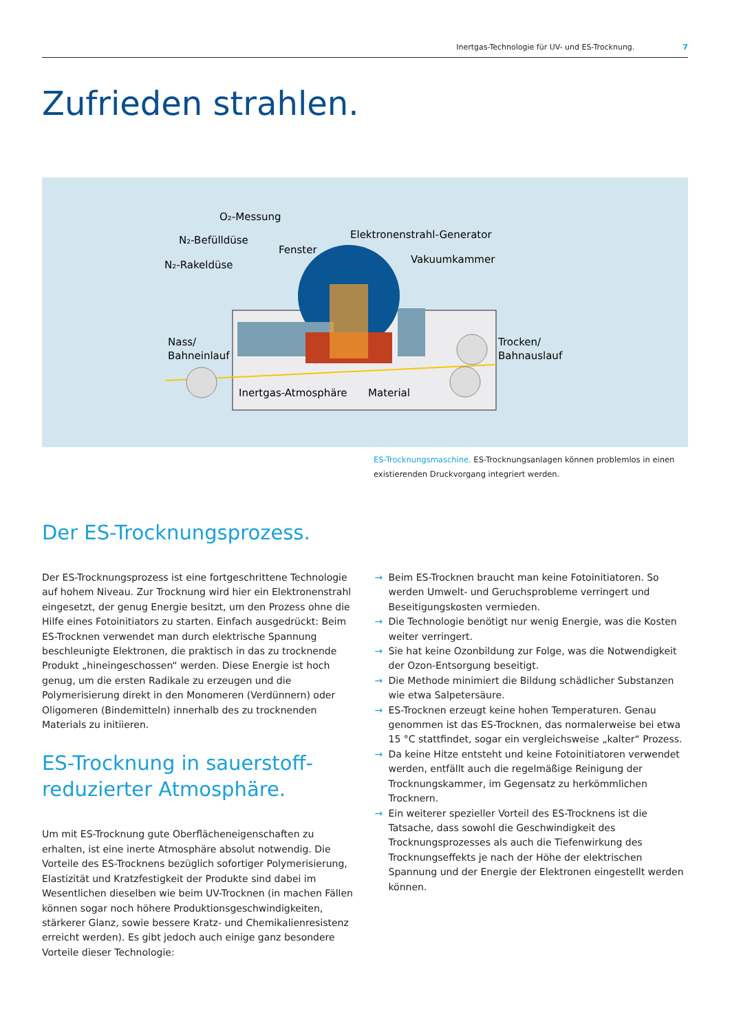Inertgas-Technologie für UV- und ES-Trocknung. 7
Zufrieden strahlen.
O₂-Messung
N₂-Befülldüse
N₂-Rakeldüse
Fenster
Elektronenstrahl-Generator
Vakuumkammer
Nass/
Bahneinlauf
Trocken/
Bahnauslauf
Inertgas-Atmosphäre
Material
ES-Trocknungsmaschine. ES-Trocknungsanlagen können problemlos in einen existierenden Druckvorgang integriert werden.
Der ES-Trocknungsprozess.
Der ES-Trocknungsprozess ist eine fortgeschrittene Technologie auf hohem Niveau. Zur Trocknung wird hier ein Elektronenstrahl eingesetzt, der genug Energie besitzt, um den Prozess ohne die Hilfe eines Fotoinitiators zu starten. Einfach ausgedrückt: Beim ES-Trocknen verwendet man durch elektrische Spannung beschleunigte Elektronen, die praktisch in das zu trocknende Produkt „hineingeschossen“ werden. Diese Energie ist hoch genug, um die ersten Radikale zu erzeugen und die Polymerisierung direkt in den Monomeren (Verdünnern) oder Oligomeren (Bindemitteln) innerhalb des zu trocknenden Materials zu initiieren.
ES-Trocknung in sauerstoff-
reduzierter Atmosphäre.
Um mit ES-Trocknung gute Oberflächeneigenschaften zu erhalten, ist eine inerte Atmosphäre absolut notwendig. Die Vorteile des ES-Trocknens bezüglich sofortiger Polymerisierung, Elastizität und Kratzfestigkeit der Produkte sind dabei im Wesentlichen dieselben wie beim UV-Trocknen (in machen Fällen können sogar noch höhere Produktionsgeschwindigkeiten, stärkerer Glanz, sowie bessere Kratz- und Chemikalienresistenz erreicht werden). Es gibt jedoch auch einige ganz besondere Vorteile dieser Technologie:
→ Beim ES-Trocknen braucht man keine Fotoinitiatoren. So werden Umwelt- und Geruchsprobleme verringert und Beseitigungskosten vermieden.
→ Die Technologie benötigt nur wenig Energie, was die Kosten weiter verringert.
→ Sie hat keine Ozonbildung zur Folge, was die Notwendigkeit der Ozon-Entsorgung beseitigt.
→ Die Methode minimiert die Bildung schädlicher Substanzen wie etwa Salpetersäure.
→ ES-Trocknen erzeugt keine hohen Temperaturen. Genau genommen ist das ES-Trocknen, das normalerweise bei etwa 15 °C stattfindet, sogar ein vergleichsweise „kalter“ Prozess.
→ Da keine Hitze entsteht und keine Fotoinitiatoren verwendet werden, entfällt auch die regelmäßige Reinigung der Trocknungskammer, im Gegensatz zu herkömmlichen Trocknern.
→ Ein weiterer spezieller Vorteil des ES-Trocknens ist die Tatsache, dass sowohl die Geschwindigkeit des Trocknungsprozesses als auch die Tiefenwirkung des Trocknungseffekts je nach der Höhe der elektrischen Spannung und der Energie der Elektronen eingestellt werden können.